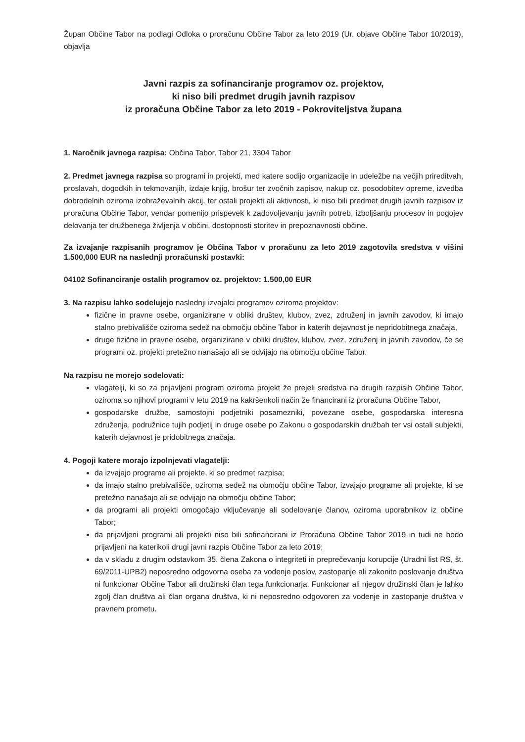Župan Občine Tabor na podlagi Odloka o proračunu Občine Tabor za leto 2019 (Ur. objave Občine Tabor 10/2019), objavlja
Javni razpis za sofinanciranje programov oz. projektov,
ki niso bili predmet drugih javnih razpisov
iz proračuna Občine Tabor za leto 2019 - Pokroviteljstva župana
1. Naročnik javnega razpisa: Občina Tabor, Tabor 21, 3304 Tabor
2. Predmet javnega razpisa so programi in projekti, med katere sodijo organizacije in udeležbe na večjih prireditvah, proslavah, dogodkih in tekmovanjih, izdaje knjig, brošur ter zvočnih zapisov, nakup oz. posodobitev opreme, izvedba dobrodelnih oziroma izobraževalnih akcij, ter ostali projekti ali aktivnosti, ki niso bili predmet drugih javnih razpisov iz proračuna Občine Tabor, vendar pomenijo prispevek k zadovoljevanju javnih potreb, izboljšanju procesov in pogojev delovanja ter družbenega življenja v občini, dostopnosti storitev in prepoznavnosti občine.
Za izvajanje razpisanih programov je Občina Tabor v proračunu za leto 2019 zagotovila sredstva v višini 1.500,000 EUR na naslednji proračunski postavki:
04102 Sofinanciranje ostalih programov oz. projektov: 1.500,00 EUR
3. Na razpisu lahko sodelujejo naslednji izvajalci programov oziroma projektov:
fizične in pravne osebe, organizirane v obliki društev, klubov, zvez, združenj in javnih zavodov, ki imajo stalno prebivališče oziroma sedež na območju občine Tabor in katerih dejavnost je nepridobitnega značaja,
druge fizične in pravne osebe, organizirane v obliki društev, klubov, zvez, združenj in javnih zavodov, če se programi oz. projekti pretežno nanašajo ali se odvijajo na območju občine Tabor.
Na razpisu ne morejo sodelovati:
vlagatelji, ki so za prijavljeni program oziroma projekt že prejeli sredstva na drugih razpisih Občine Tabor, oziroma so njihovi programi v letu 2019 na kakršenkoli način že financirani iz proračuna Občine Tabor,
gospodarske družbe, samostojni podjetniki posamezniki, povezane osebe, gospodarska interesna združenja, podružnice tujih podjetij in druge osebe po Zakonu o gospodarskih družbah ter vsi ostali subjekti, katerih dejavnost je pridobitnega značaja.
4. Pogoji katere morajo izpolnjevati vlagatelji:
da izvajajo programe ali projekte, ki so predmet razpisa;
da imajo stalno prebivališče, oziroma sedež na območju občine Tabor, izvajajo programe ali projekte, ki se pretežno nanašajo ali se odvijajo na območju občine Tabor;
da programi ali projekti omogočajo vključevanje ali sodelovanje članov, oziroma uporabnikov iz občine Tabor;
da prijavljeni programi ali projekti niso bili sofinancirani iz Proračuna Občine Tabor 2019 in tudi ne bodo prijavljeni na katerikoli drugi javni razpis Občine Tabor za leto 2019;
da v skladu z drugim odstavkom 35. člena Zakona o integriteti in preprečevanju korupcije (Uradni list RS, št. 69/2011-UPB2) neposredno odgovorna oseba za vodenje poslov, zastopanje ali zakonito poslovanje društva ni funkcionar Občine Tabor ali družinski član tega funkcionarja. Funkcionar ali njegov družinski član je lahko zgolj član društva ali član organa društva, ki ni neposredno odgovoren za vodenje in zastopanje društva v pravnem prometu.